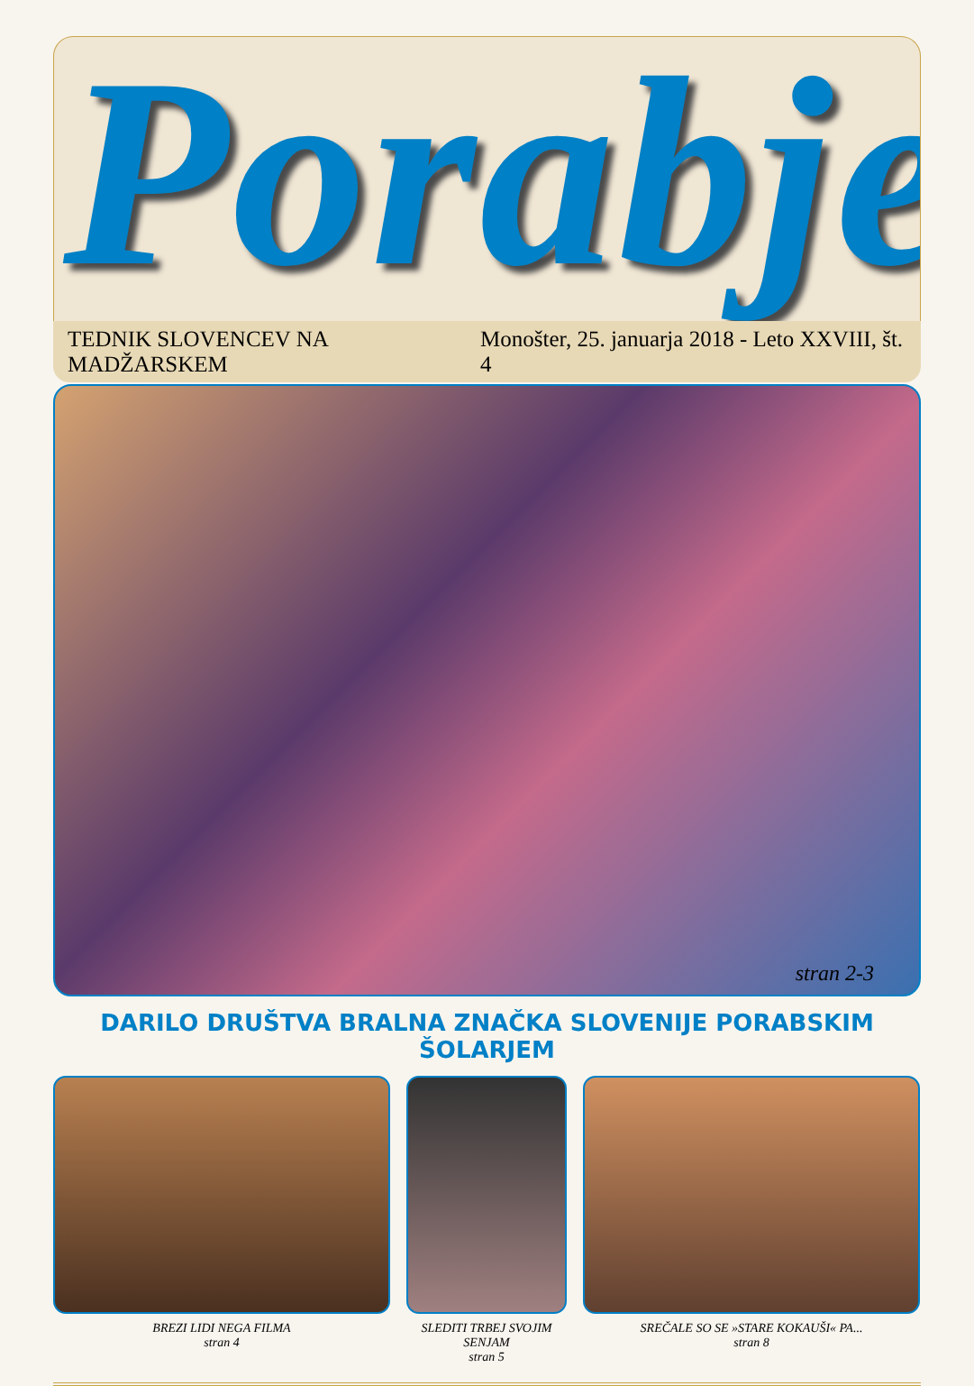Porabje
TEDNIK SLOVENCEV NA MADŽARSKEM Monošter, 25. januarja 2018 - Leto XXVIII, št. 4
stran 2-3
DARILO DRUŠTVA BRALNA ZNAČKA SLOVENIJE PORABSKIM ŠOLARJEM
BREZI LIDI NEGA FILMA
stran 4
SLEDITI TRBEJ SVOJIM SENJAM
stran 5
SREČALE SO SE »STARE KOKAUŠI« PA...
stran 8